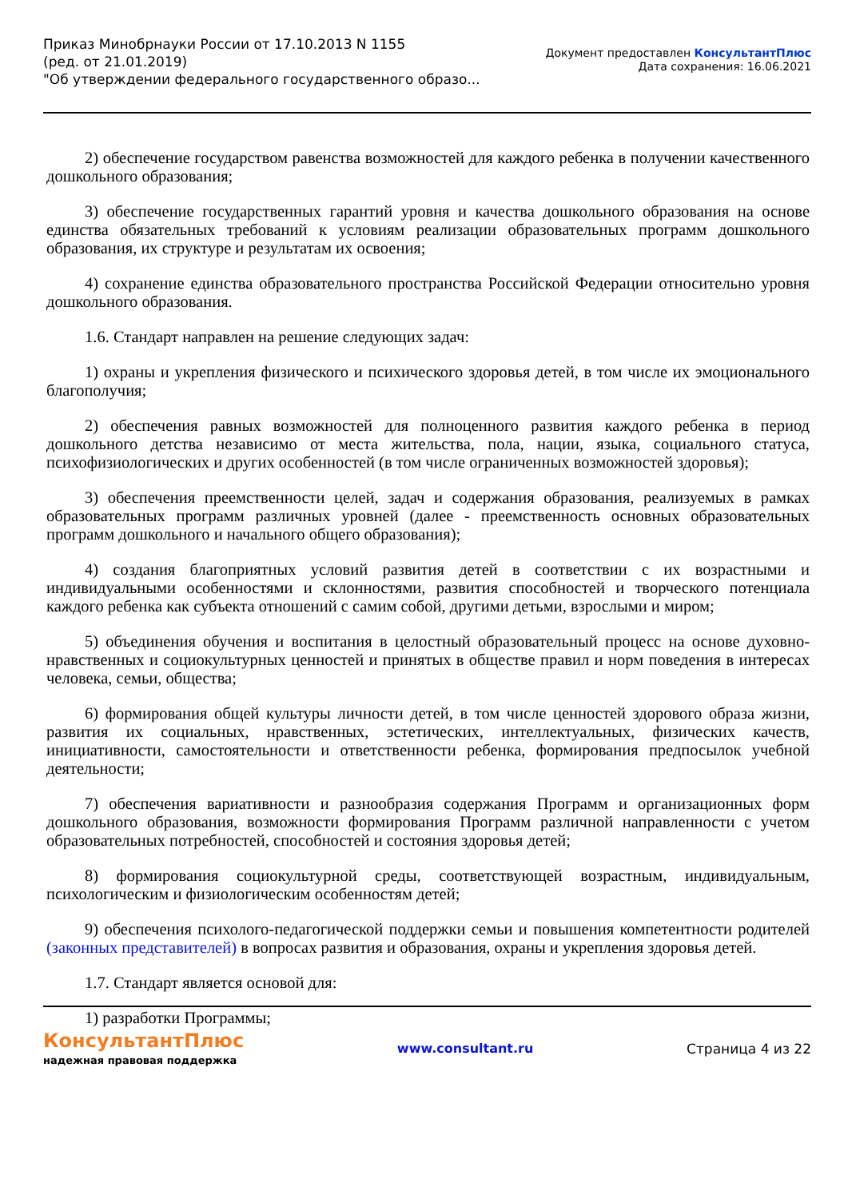Приказ Минобрнауки России от 17.10.2013 N 1155
(ред. от 21.01.2019)
"Об утверждении федерального государственного образо...
Документ предоставлен КонсультантПлюс
Дата сохранения: 16.06.2021
2) обеспечение государством равенства возможностей для каждого ребенка в получении качественного дошкольного образования;
3) обеспечение государственных гарантий уровня и качества дошкольного образования на основе единства обязательных требований к условиям реализации образовательных программ дошкольного образования, их структуре и результатам их освоения;
4) сохранение единства образовательного пространства Российской Федерации относительно уровня дошкольного образования.
1.6. Стандарт направлен на решение следующих задач:
1) охраны и укрепления физического и психического здоровья детей, в том числе их эмоционального благополучия;
2) обеспечения равных возможностей для полноценного развития каждого ребенка в период дошкольного детства независимо от места жительства, пола, нации, языка, социального статуса, психофизиологических и других особенностей (в том числе ограниченных возможностей здоровья);
3) обеспечения преемственности целей, задач и содержания образования, реализуемых в рамках образовательных программ различных уровней (далее - преемственность основных образовательных программ дошкольного и начального общего образования);
4) создания благоприятных условий развития детей в соответствии с их возрастными и индивидуальными особенностями и склонностями, развития способностей и творческого потенциала каждого ребенка как субъекта отношений с самим собой, другими детьми, взрослыми и миром;
5) объединения обучения и воспитания в целостный образовательный процесс на основе духовно-нравственных и социокультурных ценностей и принятых в обществе правил и норм поведения в интересах человека, семьи, общества;
6) формирования общей культуры личности детей, в том числе ценностей здорового образа жизни, развития их социальных, нравственных, эстетических, интеллектуальных, физических качеств, инициативности, самостоятельности и ответственности ребенка, формирования предпосылок учебной деятельности;
7) обеспечения вариативности и разнообразия содержания Программ и организационных форм дошкольного образования, возможности формирования Программ различной направленности с учетом образовательных потребностей, способностей и состояния здоровья детей;
8) формирования социокультурной среды, соответствующей возрастным, индивидуальным, психологическим и физиологическим особенностям детей;
9) обеспечения психолого-педагогической поддержки семьи и повышения компетентности родителей (законных представителей) в вопросах развития и образования, охраны и укрепления здоровья детей.
1.7. Стандарт является основой для:
1) разработки Программы;
КонсультантПлюс
надежная правовая поддержка
www.consultant.ru Страница 4 из 22